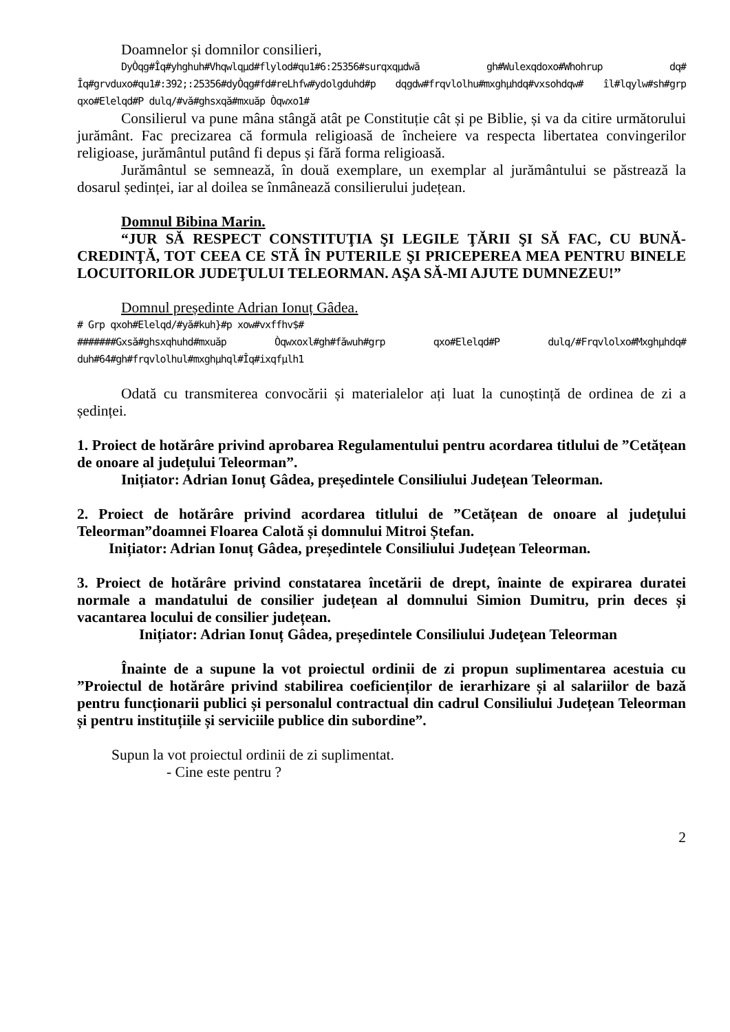Doamnelor și domnilor consilieri,
DyÒqg#Îq#yhghuh#Vhqwlqµd#flylod#qu1#6:25356#surqxqµdwă gh#Wulexqdoxo#Whohrup dq# Îq#grvduxo#qu1#:392;:25356#dyÒqg#fd#reLhfw#ydolgduhd#p dqgdw#frqvlolhu#mxghµhdq#vxsohdqw# îl#lqylw#sh#grp qxo#Elelqd#P dulq/#vă#ghsxqă#mxuăp Òqwxo1#
Consilierul va pune mâna stângă atât pe Constituție cât și pe Biblie, și va da citire următorului jurământ. Fac precizarea că formula religioasă de încheiere va respecta libertatea convingerilor religioase, jurământul putând fi depus și fără forma religioasă.
Jurământul se semnează, în două exemplare, un exemplar al jurământului se păstrează la dosarul ședinței, iar al doilea se înmânează consilierului județean.
Domnul Bibina Marin.
“JUR SĂ RESPECT CONSTITUŢIA ŞI LEGILE ŢĂRII ŞI SĂ FAC, CU BUNĂ-CREDINŢĂ, TOT CEEA CE STĂ ÎN PUTERILE ŞI PRICEPEREA MEA PENTRU BINELE LOCUITORILOR JUDEŢULUI TELEORMAN. AŞA SĂ-MI AJUTE DUMNEZEU!”
Domnul președinte Adrian Ionuț Gâdea.
# Grp qxoh#Elelqd/#yă#kuh}#p xow#vxffhv$#
#######Gxsă#ghsxqhuhd#mxuăp Òqwxoxl#gh#făwuh#grp qxo#Elelqd#P dulq/#Frqvlolxo#Mxghµhdq# duh#64#gh#frqvlolhul#mxghµhql#Îq#ixqfµlh1
Odată cu transmiterea convocării și materialelor ați luat la cunoștință de ordinea de zi a ședinței.
1. Proiect de hotărâre privind aprobarea Regulamentului pentru acordarea titlului de ”Cetățean de onoare al județului Teleorman”.
Inițiator: Adrian Ionuț Gâdea, președintele Consiliului Județean Teleorman.
2. Proiect de hotărâre privind acordarea titlului de ”Cetățean de onoare al județului Teleorman”doamnei Floarea Calotă și domnului Mitroi Ștefan.
Inițiator: Adrian Ionuț Gâdea, președintele Consiliului Județean Teleorman.
3. Proiect de hotărâre privind constatarea încetării de drept, înainte de expirarea duratei normale a mandatului de consilier județean al domnului Simion Dumitru, prin deces și vacantarea locului de consilier județean.
Inițiator: Adrian Ionuț Gâdea, președintele Consiliului Judeţean Teleorman
Înainte de a supune la vot proiectul ordinii de zi propun suplimentarea acestuia cu ”Proiectul de hotărâre privind stabilirea coeficienților de ierarhizare și al salariilor de bază pentru funcționarii publici și personalul contractual din cadrul Consiliului Județean Teleorman și pentru instituțiile și serviciile publice din subordine”.
Supun la vot proiectul ordinii de zi suplimentat.
- Cine este pentru ?
2